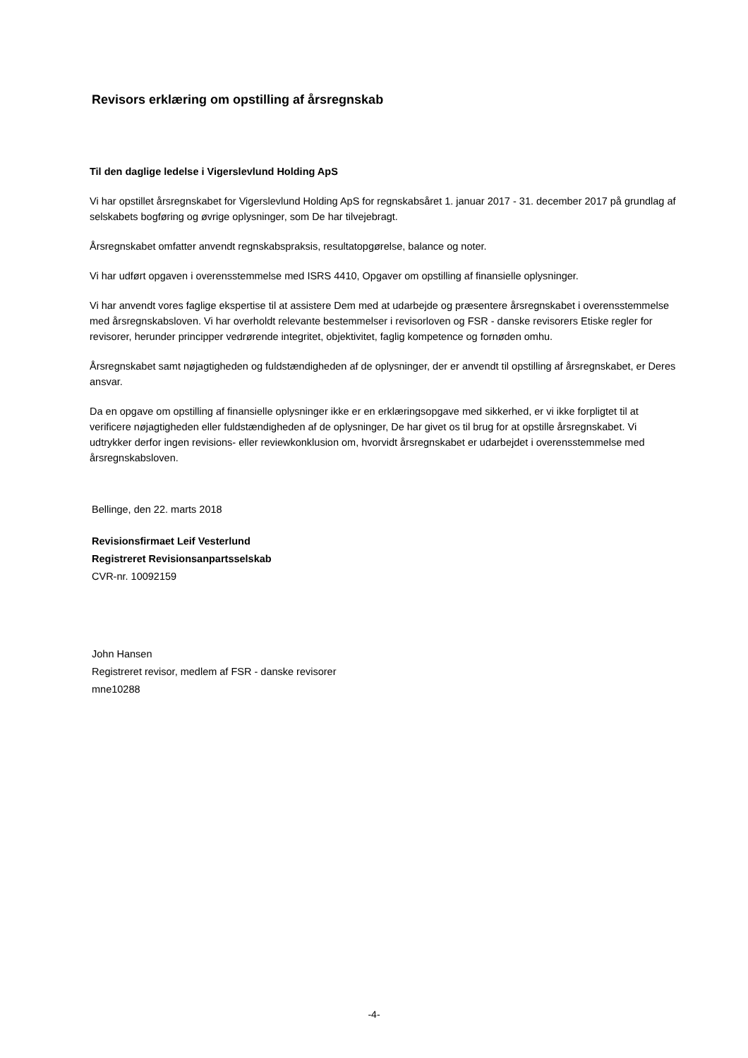Revisors erklæring om opstilling af årsregnskab
Til den daglige ledelse i Vigerslevlund Holding ApS
Vi har opstillet årsregnskabet for Vigerslevlund Holding ApS for regnskabsåret 1. januar 2017 - 31. december 2017 på grundlag af selskabets bogføring og øvrige oplysninger, som De har tilvejebragt.
Årsregnskabet omfatter anvendt regnskabspraksis, resultatopgørelse, balance og noter.
Vi har udført opgaven i overensstemmelse med ISRS 4410, Opgaver om opstilling af finansielle oplysninger.
Vi har anvendt vores faglige ekspertise til at assistere Dem med at udarbejde og præsentere årsregnskabet i overensstemmelse med årsregnskabsloven. Vi har overholdt relevante bestemmelser i revisorloven og FSR - danske revisorers Etiske regler for revisorer, herunder principper vedrørende integritet, objektivitet, faglig kompetence og fornøden omhu.
Årsregnskabet samt nøjagtigheden og fuldstændigheden af de oplysninger, der er anvendt til opstilling af årsregnskabet, er Deres ansvar.
Da en opgave om opstilling af finansielle oplysninger ikke er en erklæringsopgave med sikkerhed, er vi ikke forpligtet til at verificere nøjagtigheden eller fuldstændigheden af de oplysninger, De har givet os til brug for at opstille årsregnskabet. Vi udtrykker derfor ingen revisions- eller reviewkonklusion om, hvorvidt årsregnskabet er udarbejdet i overensstemmelse med årsregnskabsloven.
Bellinge, den 22. marts 2018
Revisionsfirmaet Leif Vesterlund
Registreret Revisionsanpartsselskab
CVR-nr. 10092159
John Hansen
Registreret revisor, medlem af FSR - danske revisorer
mne10288
-4-